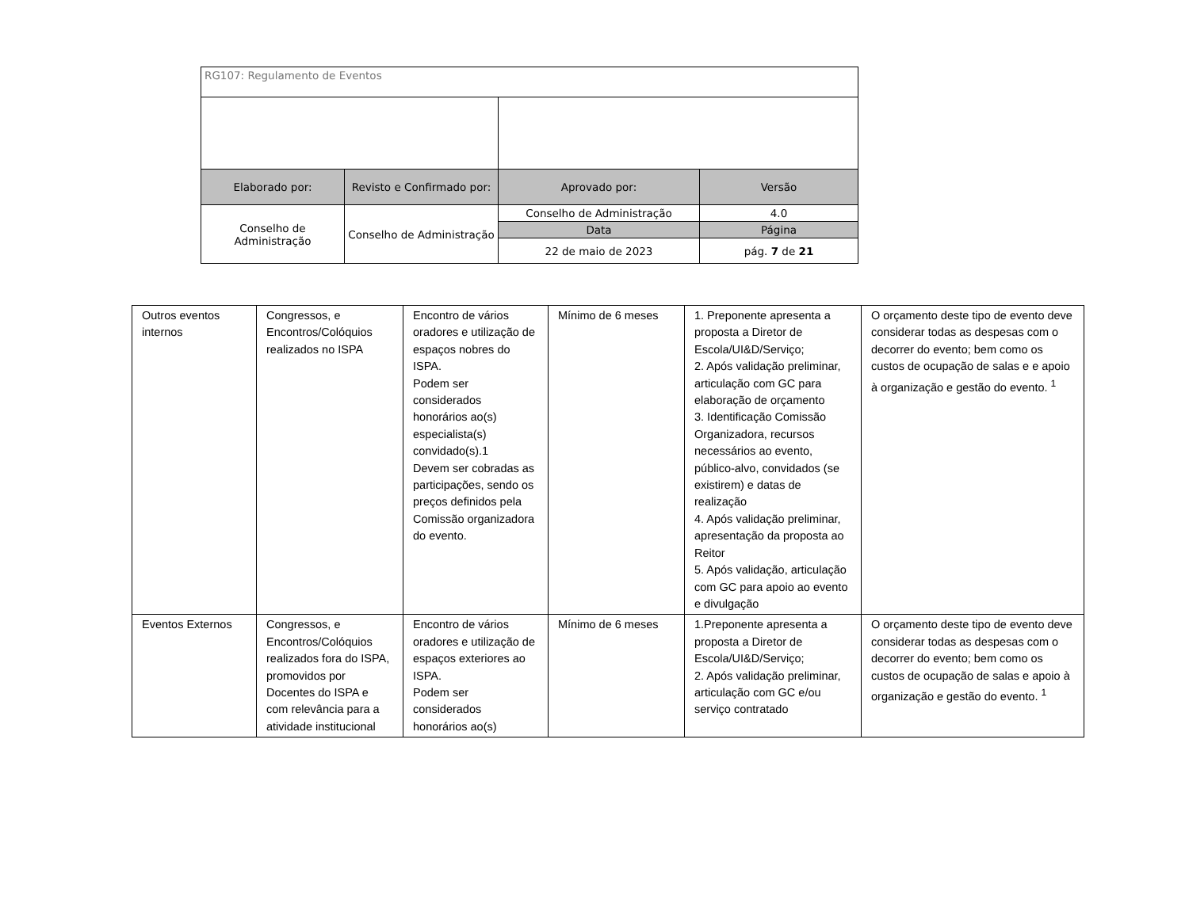| RG107: Regulamento de Eventos | | | |
| Elaborado por: | Revisto e Confirmado por: | Aprovado por: | Versão |
| Conselho de Administração | Conselho de Administração | Conselho de Administração | 4.0 |
| | | Data | Página |
| | | 22 de maio de 2023 | pág. 7 de 21 |
| Outros eventos internos | Congressos, e Encontros/Colóquios realizados no ISPA | Encontro de vários oradores e utilização de espaços nobres do ISPA. Podem ser considerados honorários ao(s) especialista(s) convidado(s).1 Devem ser cobradas as participações, sendo os preços definidos pela Comissão organizadora do evento. | Mínimo de 6 meses | 1. Preponente apresenta a proposta a Diretor de Escola/UI&D/Serviço; 2. Após validação preliminar, articulação com GC para elaboração de orçamento 3. Identificação Comissão Organizadora, recursos necessários ao evento, público-alvo, convidados (se existirem) e datas de realização 4. Após validação preliminar, apresentação da proposta ao Reitor 5. Após validação, articulação com GC para apoio ao evento e divulgação | O orçamento deste tipo de evento deve considerar todas as despesas com o decorrer do evento; bem como os custos de ocupação de salas e e apoio à organização e gestão do evento. <sup>1</sup> |
| Eventos Externos | Congressos, e Encontros/Colóquios realizados fora do ISPA, promovidos por Docentes do ISPA e com relevância para a atividade institucional | Encontro de vários oradores e utilização de espaços exteriores ao ISPA. Podem ser considerados honorários ao(s) | Mínimo de 6 meses | 1.Preponente apresenta a proposta a Diretor de Escola/UI&D/Serviço; 2. Após validação preliminar, articulação com GC e/ou serviço contratado | O orçamento deste tipo de evento deve considerar todas as despesas com o decorrer do evento; bem como os custos de ocupação de salas e apoio à organização e gestão do evento. <sup>1</sup> |